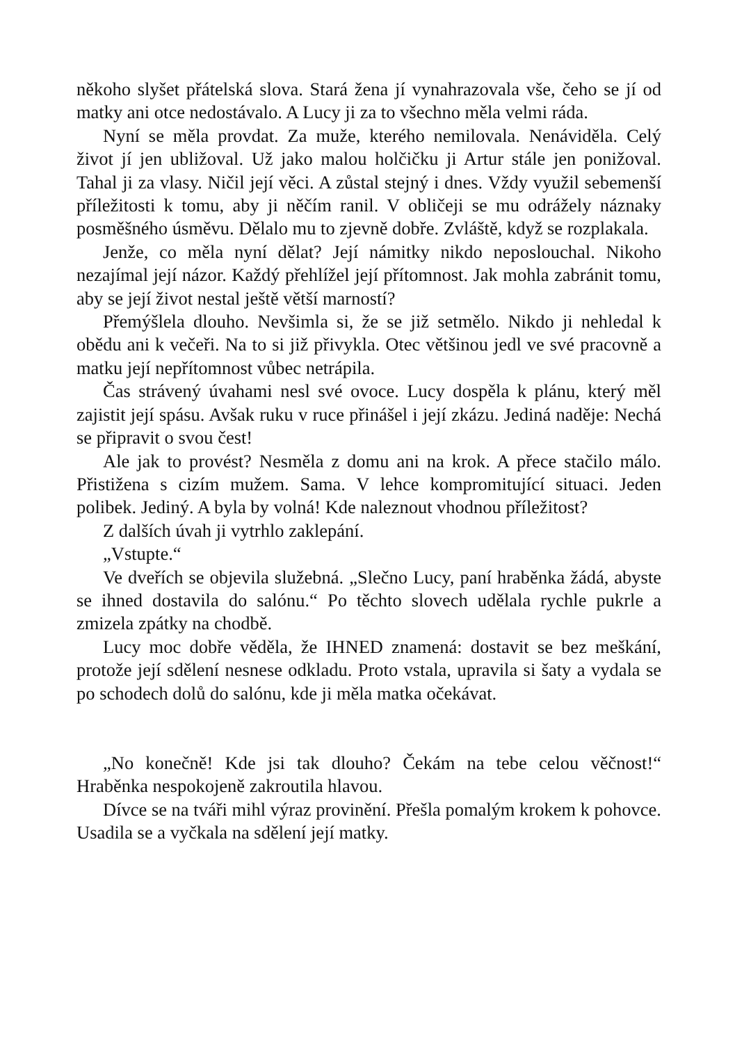někoho slyšet přátelská slova. Stará žena jí vynahrazovala vše, čeho se jí od matky ani otce nedostávalo. A Lucy ji za to všechno měla velmi ráda.
Nyní se měla provdat. Za muže, kterého nemilovala. Nenáviděla. Celý život jí jen ubližoval. Už jako malou holčičku ji Artur stále jen ponižoval. Tahal ji za vlasy. Ničil její věci. A zůstal stejný i dnes. Vždy využil sebemenší příležitosti k tomu, aby ji něčím ranil. V obličeji se mu odrážely náznaky posměšného úsměvu. Dělalo mu to zjevně dobře. Zvláště, když se rozplakala.
Jenže, co měla nyní dělat? Její námitky nikdo neposlouchal. Nikoho nezajímal její názor. Každý přehlížel její přítomnost. Jak mohla zabránit tomu, aby se její život nestal ještě větší marností?
Přemýšlela dlouho. Nevšimla si, že se již setmělo. Nikdo ji nehledal k obědu ani k večeři. Na to si již přivykla. Otec většinou jedl ve své pracovně a matku její nepřítomnost vůbec netrápila.
Čas strávený úvahami nesl své ovoce. Lucy dospěla k plánu, který měl zajistit její spásu. Avšak ruku v ruce přinášel i její zkázu. Jediná naděje: Nechá se připravit o svou čest!
Ale jak to provést? Nesměla z domu ani na krok. A přece stačilo málo. Přistižena s cizím mužem. Sama. V lehce kompromitující situaci. Jeden polibek. Jediný. A byla by volná! Kde naleznout vhodnou příležitost?
Z dalších úvah ji vytrhlo zaklepání.
„Vstupte.“
Ve dveřích se objevila služebná. „Slečno Lucy, paní hraběnka žádá, abyste se ihned dostavila do salónu.“ Po těchto slovech udělala rychle pukrle a zmizela zpátky na chodbě.
Lucy moc dobře věděla, že IHNED znamená: dostavit se bez meškání, protože její sdělení nesnese odkladu. Proto vstala, upravila si šaty a vydala se po schodech dolů do salónu, kde ji měla matka očekávat.
„No konečně! Kde jsi tak dlouho? Čekám na tebe celou věčnost!“ Hraběnka nespokojeně zakroutila hlavou.
Dívce se na tváři mihl výraz provinění. Přešla pomalým krokem k pohovce. Usadila se a vyčkala na sdělení její matky.